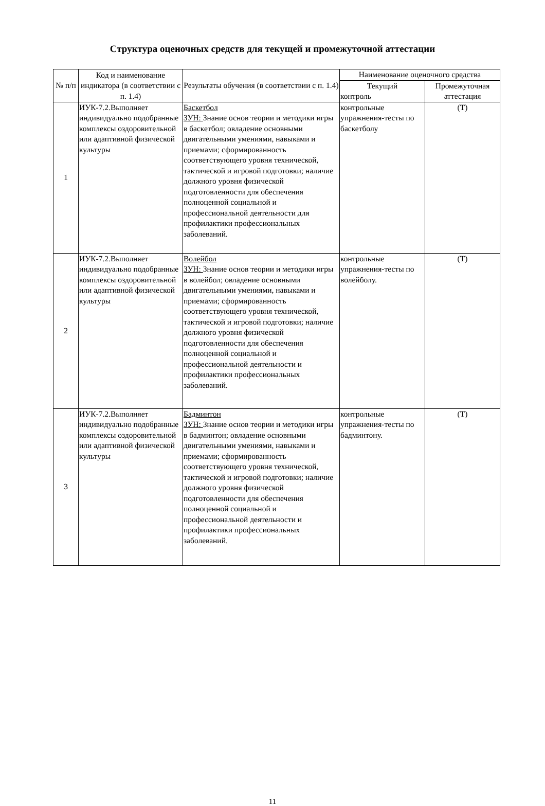Структура оценочных средств для текущей и промежуточной аттестации
| № п/п | Код и наименование индикатора (в соответствии с п. 1.4) | Результаты обучения (в соответствии с п. 1.4) | Наименование оценочного средства | |
| --- | --- | --- | --- | --- |
| | | | Текущий контроль | Промежуточная аттестация |
| 1 | ИУК-7.2.Выполняет индивидуально подобранные комплексы оздоровительной или адаптивной физической культуры | Баскетбол ЗУН: Знание основ теории и методики игры в баскетбол; овладение основными двигательными умениями, навыками и приемами; сформированность соответствующего уровня технической, тактической и игровой подготовки; наличие должного уровня физической подготовленности для обеспечения полноценной социальной и профессиональной деятельности для профилактики профессиональных заболеваний. | контрольные упражнения-тесты по баскетболу | (Т) |
| 2 | ИУК-7.2.Выполняет индивидуально подобранные комплексы оздоровительной или адаптивной физической культуры | Волейбол ЗУН: Знание основ теории и методики игры в волейбол; овладение основными двигательными умениями, навыками и приемами; сформированность соответствующего уровня технической, тактической и игровой подготовки; наличие должного уровня физической подготовленности для обеспечения полноценной социальной и профессиональной деятельности и профилактики профессиональных заболеваний. | контрольные упражнения-тесты по волейболу. | (Т) |
| 3 | ИУК-7.2.Выполняет индивидуально подобранные комплексы оздоровительной или адаптивной физической культуры | Бадминтон ЗУН: Знание основ теории и методики игры в бадминтон; овладение основными двигательными умениями, навыками и приемами; сформированность соответствующего уровня технической, тактической и игровой подготовки; наличие должного уровня физической подготовленности для обеспечения полноценной социальной и профессиональной деятельности и профилактики профессиональных заболеваний. | контрольные упражнения-тесты по бадминтону. | (Т) |
11